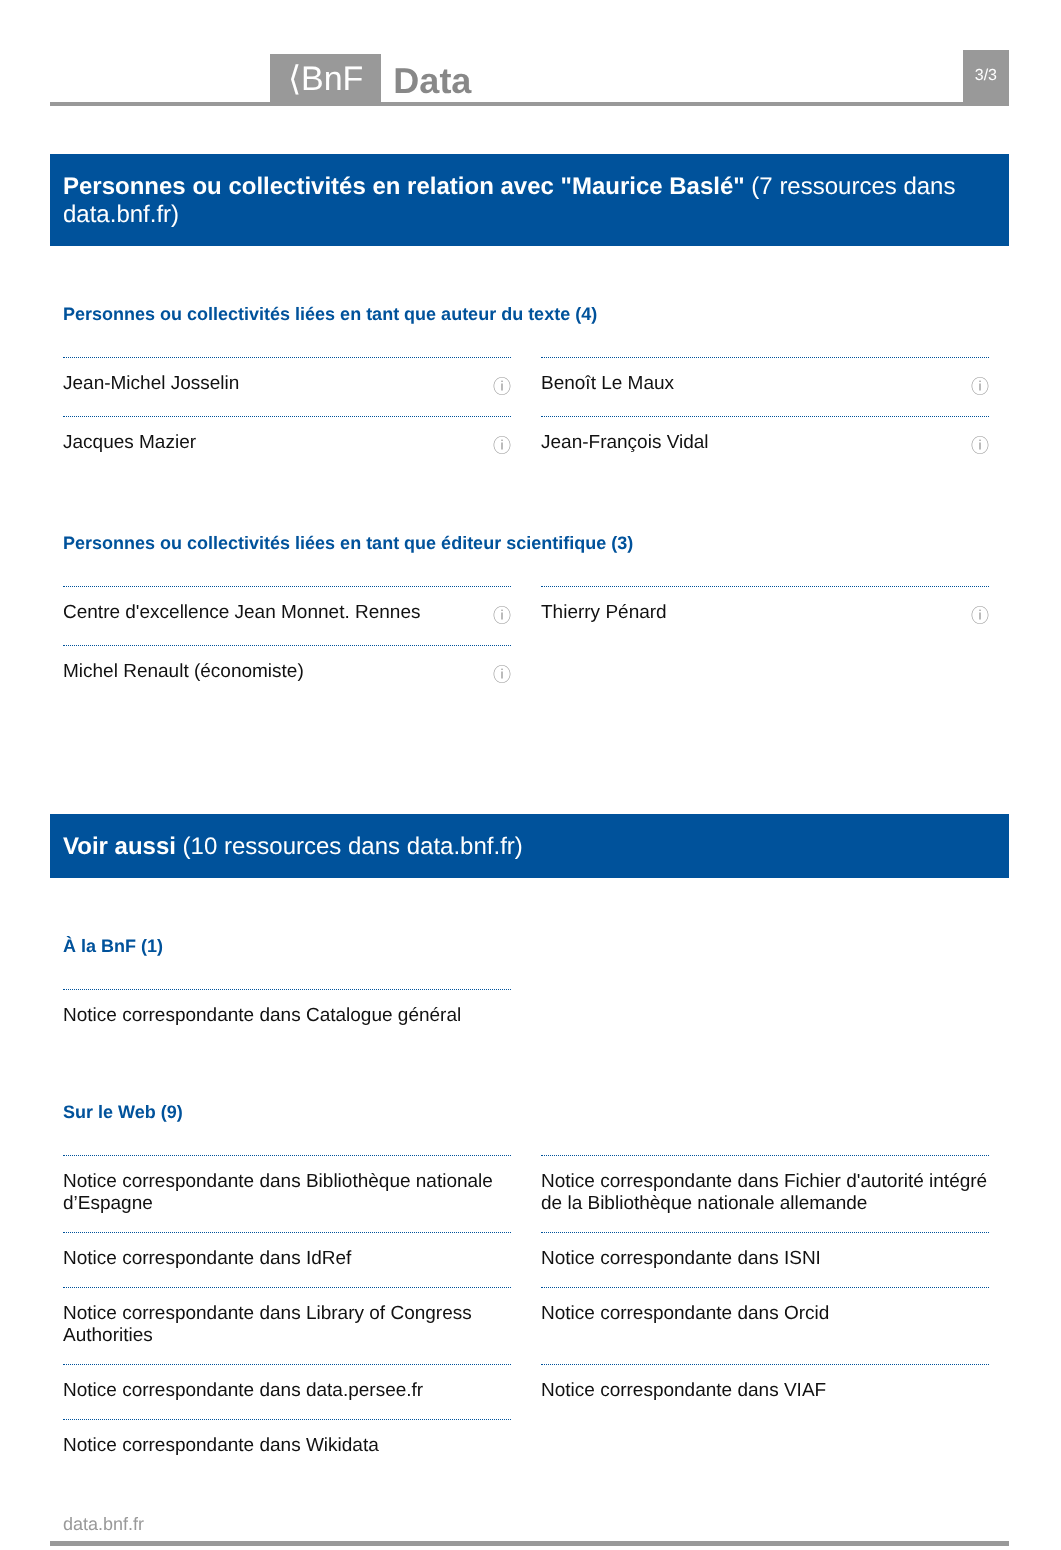⟨BnF Data 3/3
Personnes ou collectivités en relation avec "Maurice Baslé" (7 ressources dans data.bnf.fr)
Personnes ou collectivités liées en tant que auteur du texte (4)
Jean-Michel Josselin ⓘ
Benoît Le Maux ⓘ
Jacques Mazier ⓘ
Jean-François Vidal ⓘ
Personnes ou collectivités liées en tant que éditeur scientifique (3)
Centre d'excellence Jean Monnet. Rennes ⓘ
Thierry Pénard ⓘ
Michel Renault (économiste) ⓘ
Voir aussi (10 ressources dans data.bnf.fr)
À la BnF (1)
Notice correspondante dans Catalogue général
Sur le Web (9)
Notice correspondante dans Bibliothèque nationale d’Espagne
Notice correspondante dans Fichier d'autorité intégré de la Bibliothèque nationale allemande
Notice correspondante dans IdRef
Notice correspondante dans ISNI
Notice correspondante dans Library of Congress Authorities
Notice correspondante dans Orcid
Notice correspondante dans data.persee.fr
Notice correspondante dans VIAF
Notice correspondante dans Wikidata
data.bnf.fr